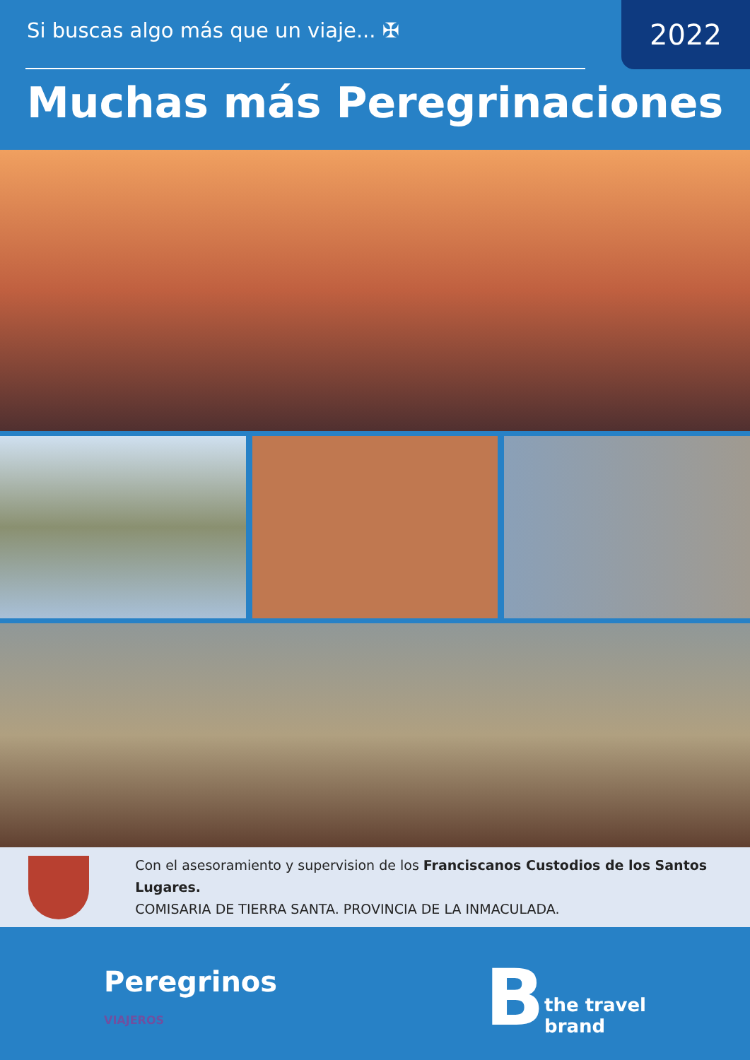Si buscas algo más que un viaje... ✠
2022
Muchas más Peregrinaciones
Con el asesoramiento y supervision de los Franciscanos Custodios de los Santos Lugares.
COMISARIA DE TIERRA SANTA. PROVINCIA DE LA INMACULADA.
Peregrinos
VIAJEROS
Bthe travel
brand